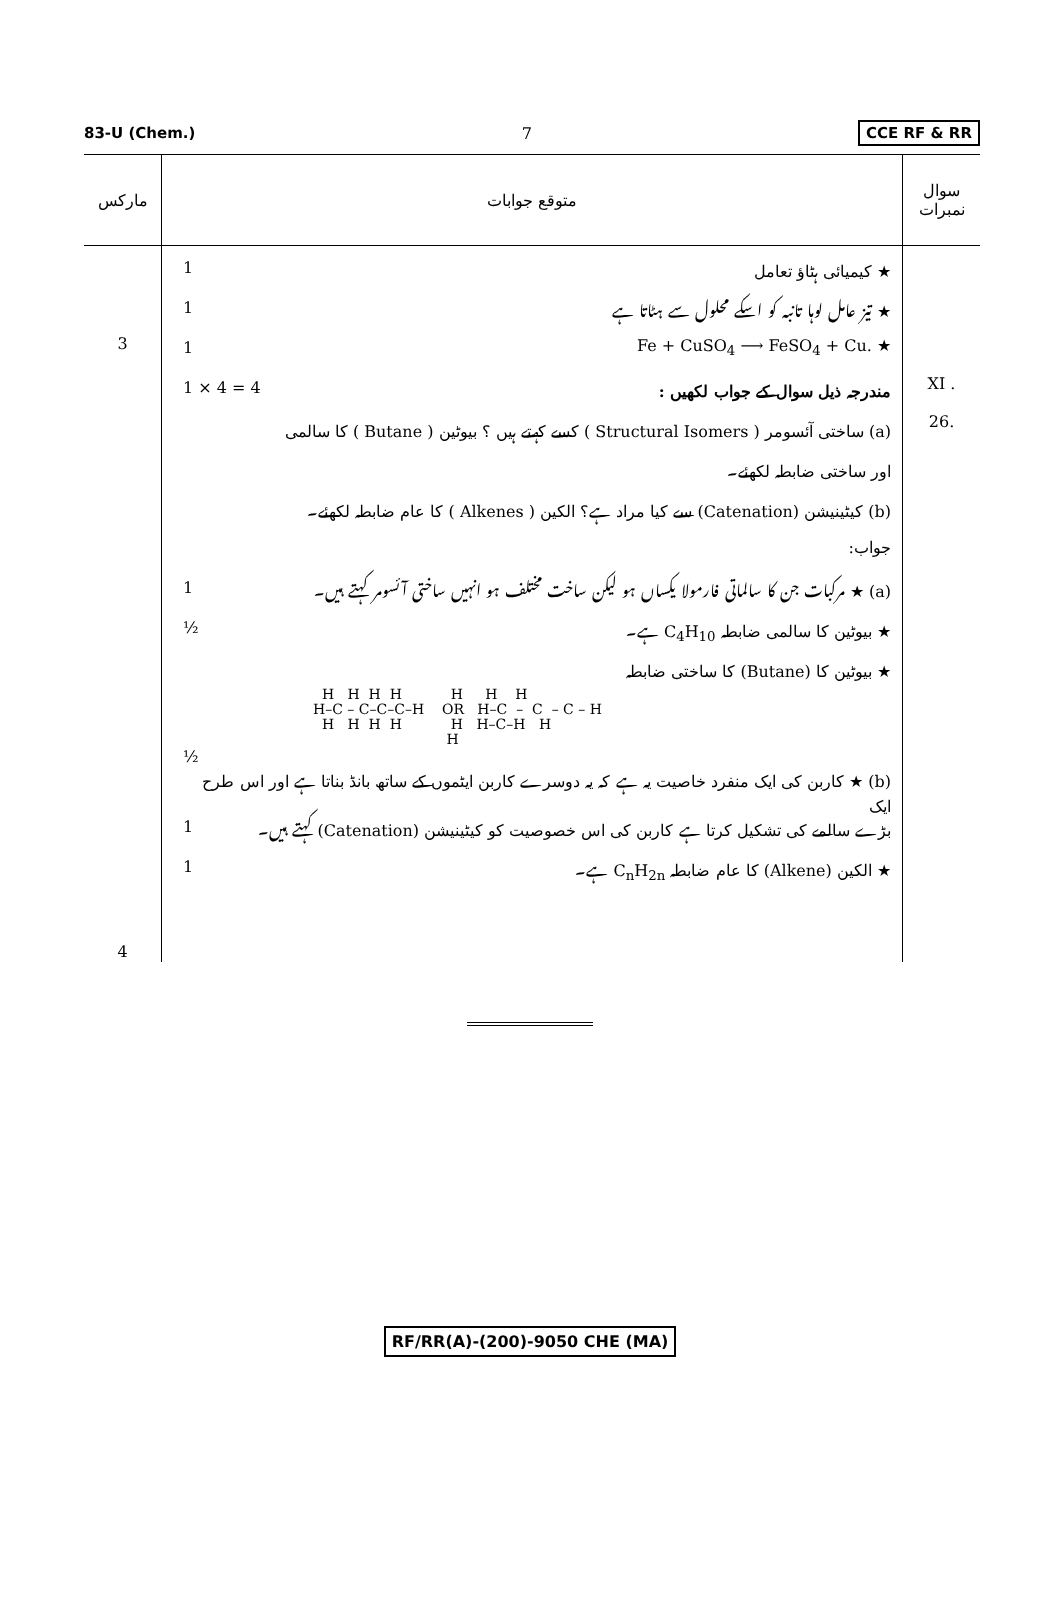83-U (Chem.) 7 CCE RF & RR
| مارکس | متوقع جوابات | سوال نمبرات |
| --- | --- | --- |
| 3 4 | 1 ★ کیمیائی ہٹاؤ تعامل 1 ★ تیز عامل لوہا تانبہ کو اسکے محلول سے ہٹاتا ہے 1 Fe + CuSO<sub>4</sub> ⟶ FeSO<sub>4</sub> + Cu. ★ 1 × 4 = 4 مندرجہ ذیل سوال کے جواب لکھیں : (a) ساختی آئسومر ( Structural Isomers ) کسے کہتے ہیں ؟ بیوٹین ( Butane ) کا سالمی اور ساختی ضابطہ لکھئے۔ (b) کیٹینیشن (Catenation) سے کیا مراد ہے؟ الکین ( Alkenes ) کا عام ضابطہ لکھئے۔ جواب: 1 (a) ★ مرکبات جن کا سالماتی فارمولا یکساں ہو لیکن ساخت مختلف ہو انہیں ساختی آئسومر کہتے ہیں۔ ½ ★ بیوٹین کا سالمی ضابطہ C<sub>4</sub>H<sub>10</sub> ہے۔ ★ بیوٹین کا (Butane) کا ساختی ضابطہ H H H H H H H H–C – C–C–C–H OR H–C – C – C – H H H H H H H–C–H H H ½ (b) ★ کاربن کی ایک منفرد خاصیت یہ ہے کہ یہ دوسرے کاربن ایٹموں کے ساتھ بانڈ بناتا ہے اور اس طرح ایک 1 بڑے سالمے کی تشکیل کرتا ہے کاربن کی اس خصوصیت کو کیٹینیشن (Catenation) کہتے ہیں۔ 1 ★ الکین (Alkene) کا عام ضابطہ C<sub>n</sub>H<sub>2n</sub> ہے۔ | XI . 26. |
RF/RR(A)-(200)-9050 CHE (MA)